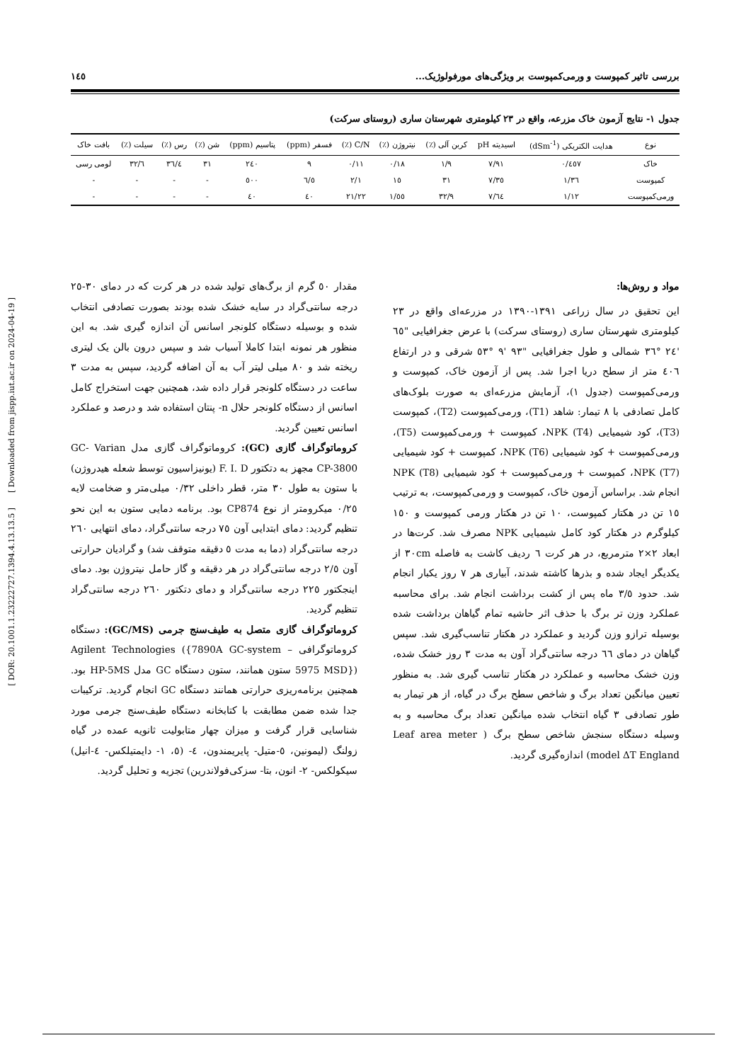بررسی تاثیر کمپوست و ورمی‌کمپوست بر ویژگی‌های مورفولوژیک... ١٤٥
جدول ١- نتایج آزمون خاک مزرعه، واقع در ٢٣ کیلومتری شهرستان ساری (روستای سرکت)
| نوع | هدایت الکتریکی (dSm<sup>-1</sup>) | اسیدیته pH | کربن آلی (٪) | نیتروژن (٪) | C/N (٪) | فسفر (ppm) | پتاسیم (ppm) | شن (٪) | رس (٪) | سیلت (٪) | بافت خاک |
| --- | --- | --- | --- | --- | --- | --- | --- | --- | --- | --- | --- |
| خاک | ٠/٤٥٧ | ٧/٩١ | ١/٩ | ٠/١٨ | ٠/١١ | ٩ | ٢٤٠ | ٣١ | ٣٦/٤ | ٣٢/٦ | لومی رسی |
| کمپوست | ١/٣٦ | ٧/٣٥ | ٣١ | ١٥ | ٢/١ | ٦/٥ | ٥٠٠ | - | - | - | - |
| ورمی‌کمپوست | ١/١٢ | ٧/٦٤ | ٣٢/٩ | ١/٥٥ | ٢١/٢٢ | ٤٠ | ٤٠ | - | - | - | - |
مواد و روش‌ها:
این تحقیق در سال زراعی ١٣٩١-١٣٩٠ در مزرعه‌ای واقع در ٢٣ کیلومتری شهرستان ساری (روستای سرکت) با عرض جغرافیایی "٦٥ '٢٤ °٣٦ شمالی و طول جغرافیایی "٩٣ '٩ °٥٣ شرقی و در ارتفاع ٤٠٦ متر از سطح دریا اجرا شد. پس از آزمون خاک، کمپوست و ورمی‌کمپوست (جدول ١)، آزمایش مزرعه‌ای به صورت بلوک‌های کامل تصادفی با ٨ تیمار: شاهد (T1)، ورمی‌کمپوست (T2)، کمپوست (T3)، کود شیمیایی NPK (T4)، کمپوست + ورمی‌کمپوست (T5)، ورمی‌کمپوست + کود شیمیایی NPK (T6)، کمپوست + کود شیمیایی NPK (T7)، کمپوست + ورمی‌کمپوست + کود شیمیایی NPK (T8) انجام شد. براساس آزمون خاک، کمپوست و ورمی‌کمپوست، به ترتیب ١٥ تن در هکتار کمپوست، ١٠ تن در هکتار ورمی کمپوست و ١٥٠ کیلوگرم در هکتار کود کامل شیمیایی NPK مصرف شد. کرت‌ها در ابعاد ٢×٢ مترمربع، در هر کرت ٦ ردیف کاشت به فاصله ٣٠cm از یکدیگر ایجاد شده و بذرها کاشته شدند، آبیاری هر ٧ روز یکبار انجام شد. حدود ٣/٥ ماه پس از کشت برداشت انجام شد. برای محاسبه عملکرد وزن تر برگ با حذف اثر حاشیه تمام گیاهان برداشت شده بوسیله ترازو وزن گردید و عملکرد در هکتار تناسب‌گیری شد. سپس گیاهان در دمای ٦٦ درجه سانتی‌گراد آون به مدت ٣ روز خشک شده، وزن خشک محاسبه و عملکرد در هکتار تناسب گیری شد. به منظور تعیین میانگین تعداد برگ و شاخص سطح برگ در گیاه، از هر تیمار به طور تصادفی ٣ گیاه انتخاب شده میانگین تعداد برگ محاسبه و به وسیله دستگاه سنجش شاخص سطح برگ ( Leaf area meter model ΔT England) اندازه‌گیری گردید.
مقدار ٥٠ گرم از برگ‌های تولید شده در هر کرت که در دمای ٣٠-٢٥ درجه سانتی‌گراد در سایه خشک شده بودند بصورت تصادفی انتخاب شده و بوسیله دستگاه کلونجر اسانس آن اندازه گیری شد. به این منظور هر نمونه ابتدا کاملا آسیاب شد و سپس درون بالن یک لیتری ریخته شد و ٨٠ میلی لیتر آب به آن اضافه گردید، سپس به مدت ٣ ساعت در دستگاه کلونجر قرار داده شد، همچنین جهت استخراج کامل اسانس از دستگاه کلونجر حلال n- پنتان استفاده شد و درصد و عملکرد اسانس تعیین گردید.
کروماتوگراف گازی (GC): کروماتوگراف گازی مدل GC- Varian CP-3800 مجهز به دتکتور F. I. D (یونیزاسیون توسط شعله هیدروژن) با ستون به طول ٣٠ متر، قطر داخلی ٠/٣٢ میلی‌متر و ضخامت لایه ٠/٢٥ میکرومتر از نوع CP874 بود. برنامه دمایی ستون به این نحو تنظیم گردید: دمای ابتدایی آون ٧٥ درجه سانتی‌گراد، دمای انتهایی ٢٦٠ درجه سانتی‌گراد (دما به مدت ٥ دقیقه متوقف شد) و گرادیان حرارتی آون ٢/٥ درجه سانتی‌گراد در هر دقیقه و گاز حامل نیتروژن بود. دمای اینجکتور ٢٢٥ درجه سانتی‌گراد و دمای دتکتور ٢٦٠ درجه سانتی‌گراد تنظیم گردید.
کروماتوگراف گازی متصل به طیف‌سنج جرمی (GC/MS): دستگاه کروماتوگرافی Agilent Technologies ({7890A GC-system – 5975 MSD}) ستون همانند، ستون دستگاه GC مدل HP-5MS بود. همچنین برنامه‌ریزی حرارتی همانند دستگاه GC انجام گردید. ترکیبات جدا شده ضمن مطابقت با کتابخانه دستگاه طیف‌سنج جرمی مورد شناسایی قرار گرفت و میزان چهار متابولیت ثانویه عمده در گیاه زولنگ (لیمونین، ٥-متیل- پایریمندون، ٤- (٥، ١- دایمتیلکس- ٤-انیل) سیکولکس- ٢- انون، بتا- سزکی‌فولاندرین) تجزیه و تحلیل گردید.
[ DOR: 20.1001.1.23222727.1394.4.13.13.5 ] [ Downloaded from jispp.iut.ac.ir on 2024-04-19 ]